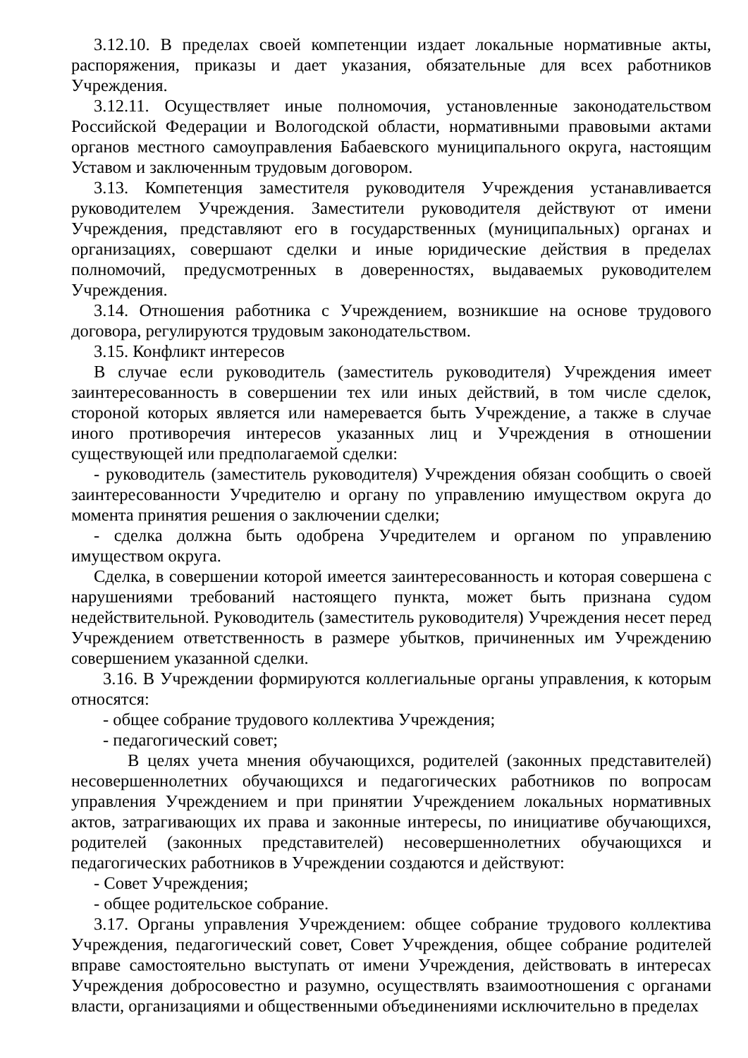3.12.10. В пределах своей компетенции издает локальные нормативные акты, распоряжения, приказы и дает указания, обязательные для всех работников Учреждения.
3.12.11. Осуществляет иные полномочия, установленные законодательством Российской Федерации и Вологодской области, нормативными правовыми актами органов местного самоуправления Бабаевского муниципального округа, настоящим Уставом и заключенным трудовым договором.
3.13. Компетенция заместителя руководителя Учреждения устанавливается руководителем Учреждения. Заместители руководителя действуют от имени Учреждения, представляют его в государственных (муниципальных) органах и организациях, совершают сделки и иные юридические действия в пределах полномочий, предусмотренных в доверенностях, выдаваемых руководителем Учреждения.
3.14. Отношения работника с Учреждением, возникшие на основе трудового договора, регулируются трудовым законодательством.
3.15. Конфликт интересов
В случае если руководитель (заместитель руководителя) Учреждения имеет заинтересованность в совершении тех или иных действий, в том числе сделок, стороной которых является или намеревается быть Учреждение, а также в случае иного противоречия интересов указанных лиц и Учреждения в отношении существующей или предполагаемой сделки:
- руководитель (заместитель руководителя) Учреждения обязан сообщить о своей заинтересованности Учредителю и органу по управлению имуществом округа до момента принятия решения о заключении сделки;
- сделка должна быть одобрена Учредителем и органом по управлению имуществом округа.
Сделка, в совершении которой имеется заинтересованность и которая совершена с нарушениями требований настоящего пункта, может быть признана судом недействительной. Руководитель (заместитель руководителя) Учреждения несет перед Учреждением ответственность в размере убытков, причиненных им Учреждению совершением указанной сделки.
3.16. В Учреждении формируются коллегиальные органы управления, к которым относятся:
- общее собрание трудового коллектива Учреждения;
- педагогический совет;
В целях учета мнения обучающихся, родителей (законных представителей) несовершеннолетних обучающихся и педагогических работников по вопросам управления Учреждением и при принятии Учреждением локальных нормативных актов, затрагивающих их права и законные интересы, по инициативе обучающихся, родителей (законных представителей) несовершеннолетних обучающихся и педагогических работников в Учреждении создаются и действуют:
- Совет Учреждения;
- общее родительское собрание.
3.17. Органы управления Учреждением: общее собрание трудового коллектива Учреждения, педагогический совет, Совет Учреждения, общее собрание родителей вправе самостоятельно выступать от имени Учреждения, действовать в интересах Учреждения добросовестно и разумно, осуществлять взаимоотношения с органами власти, организациями и общественными объединениями исключительно в пределах